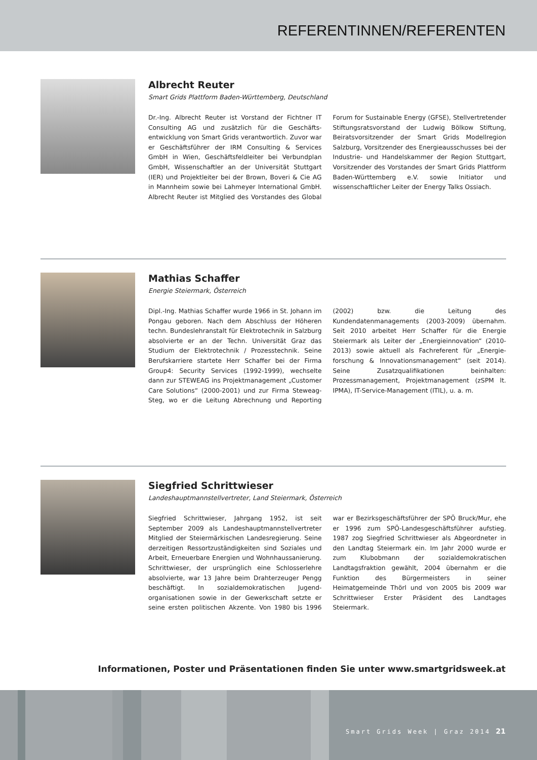REFERENTINNEN/REFERENTEN
Albrecht Reuter
Smart Grids Plattform Baden-Württemberg, Deutschland
Dr.-Ing. Albrecht Reuter ist Vorstand der Fichtner IT Consulting AG und zusätzlich für die Geschäfts­entwicklung von Smart Grids verantwortlich. Zuvor war er Geschäftsführer der IRM Consulting & Services GmbH in Wien, Geschäftsfeldleiter bei Verbundplan GmbH, Wissenschaftler an der Universität Stuttgart (IER) und Projektleiter bei der Brown, Boveri & Cie AG in Mannheim sowie bei Lahmeyer International GmbH. Albrecht Reuter ist Mitglied des Vorstandes des Global Forum for Sustainable Energy (GFSE), Stellvertretender Stiftungsratsvorstand der Ludwig Bölkow Stiftung, Beiratsvorsitzender der Smart Grids Modellregion Salzburg, Vorsitzender des Energieausschusses bei der Industrie- und Handelskammer der Region Stuttgart, Vorsitzender des Vorstandes der Smart Grids Platt­form Baden-Württemberg e.V. sowie Initiator und wissenschaftlicher Leiter der Energy Talks Ossiach.
Mathias Schaffer
Energie Steiermark, Österreich
Dipl.-Ing. Mathias Schaffer wurde 1966 in St. Johann im Pongau geboren. Nach dem Abschluss der Höheren techn. Bundeslehranstalt für Elektrotechnik in Salzburg absolvierte er an der Techn. Universität Graz das Studium der Elektrotechnik / Prozesstechnik. Seine Berufskarriere startete Herr Schaffer bei der Firma Group4: Security Services (1992-1999), wechselte dann zur STEWEAG ins Projektmanagement „Customer Care Solutions“ (2000-2001) und zur Firma Steweag-Steg, wo er die Leitung Abrechnung und Reporting (2002) bzw. die Leitung des Kundendatenmanagements (2003-2009) übernahm. Seit 2010 arbeitet Herr Schaffer für die Energie Steiermark als Leiter der „Energieinnovation“ (2010-2013) sowie aktuell als Fachreferent für „Energie­forschung & Innovationsmanagement“ (seit 2014). Seine Zusatzqualifikationen beinhalten: Prozessmanagement, Projektmanagement (zSPM lt. IPMA), IT-Service-Mana­gement (ITIL), u. a. m.
Siegfried Schrittwieser
Landeshauptmannstellvertreter, Land Steiermark, Österreich
Siegfried Schrittwieser, Jahrgang 1952, ist seit September 2009 als Landeshauptmannstellvertreter Mitglied der Steiermärkischen Landesregierung. Seine derzeitigen Ressortzuständigkeiten sind Soziales und Arbeit, Erneuerbare Energien und Wohnhaussanierung. Schrittwieser, der ursprünglich eine Schlosserlehre absolvierte, war 13 Jahre beim Drahterzeuger Pengg beschäftigt. In sozialdemokratischen Jugend­organisationen sowie in der Gewerkschaft setzte er seine ersten politischen Akzente. Von 1980 bis 1996 war er Bezirksgeschäftsführer der SPÖ Bruck/Mur, ehe er 1996 zum SPÖ-Landesgeschäftsführer aufstieg. 1987 zog Siegfried Schrittwieser als Abgeordneter in den Landtag Steiermark ein. Im Jahr 2000 wurde er zum Klubobmann der sozialdemokratischen Landtagsfraktion gewählt, 2004 übernahm er die Funktion des Bürgermeisters in seiner Heimatgemeinde Thörl und von 2005 bis 2009 war Schrittwieser Erster Präsident des Landtages Steiermark.
Informationen, Poster und Präsentationen finden Sie unter www.smartgridsweek.at
Smart Grids Week | Graz 2014 21